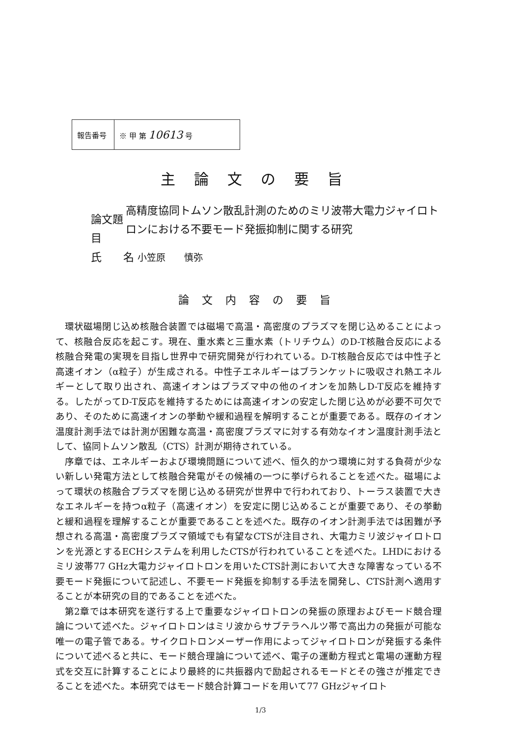| 報告番号 | ※ 甲 第 10613 号 |
主論文の要旨
論文題目
高精度協同トムソン散乱計測のためのミリ波帯大電力ジャイロトロンにおける不要モード発振抑制に関する研究
氏　　名 小笠原　　慎弥
論文内容の要旨
環状磁場閉じ込め核融合装置では磁場で高温・高密度のプラズマを閉じ込めることによって、核融合反応を起こす。現在、重水素と三重水素（トリチウム）のD-T核融合反応による核融合発電の実現を目指し世界中で研究開発が行われている。D-T核融合反応では中性子と高速イオン（α粒子）が生成される。中性子エネルギーはブランケットに吸収され熱エネルギーとして取り出され、高速イオンはプラズマ中の他のイオンを加熱しD-T反応を維持する。したがってD-T反応を維持するためには高速イオンの安定した閉じ込めが必要不可欠であり、そのために高速イオンの挙動や緩和過程を解明することが重要である。既存のイオン温度計測手法では計測が困難な高温・高密度プラズマに対する有効なイオン温度計測手法として、協同トムソン散乱（CTS）計測が期待されている。
序章では、エネルギーおよび環境問題について述べ、恒久的かつ環境に対する負荷が少ない新しい発電方法として核融合発電がその候補の一つに挙げられることを述べた。磁場によって環状の核融合プラズマを閉じ込める研究が世界中で行われており、トーラス装置で大きなエネルギーを持つα粒子（高速イオン）を安定に閉じ込めることが重要であり、その挙動と緩和過程を理解することが重要であることを述べた。既存のイオン計測手法では困難が予想される高温・高密度プラズマ領域でも有望なCTSが注目され、大電力ミリ波ジャイロトロンを光源とするECHシステムを利用したCTSが行われていることを述べた。LHDにおけるミリ波帯77 GHz大電力ジャイロトロンを用いたCTS計測において大きな障害なっている不要モード発振について記述し、不要モード発振を抑制する手法を開発し、CTS計測へ適用することが本研究の目的であることを述べた。
第2章では本研究を遂行する上で重要なジャイロトロンの発振の原理およびモード競合理論について述べた。ジャイロトロンはミリ波からサブテラヘルツ帯で高出力の発振が可能な唯一の電子管である。サイクロトロンメーザー作用によってジャイロトロンが発振する条件について述べると共に、モード競合理論について述べ、電子の運動方程式と電場の運動方程式を交互に計算することにより最終的に共振器内で励起されるモードとその強さが推定できることを述べた。本研究ではモード競合計算コードを用いて77 GHzジャイロト
1/3